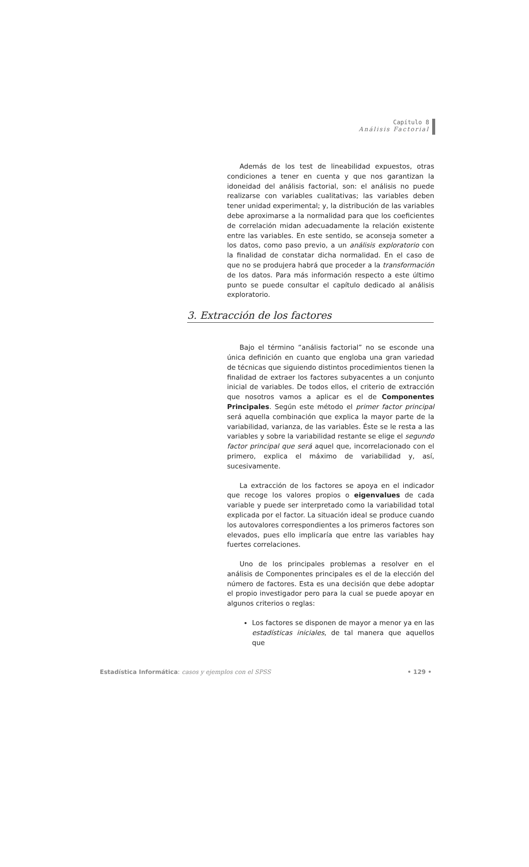Capítulo 8
Análisis Factorial
Además de los test de lineabilidad expuestos, otras condiciones a tener en cuenta y que nos garantizan la idoneidad del análisis factorial, son: el análisis no puede realizarse con variables cualitativas; las variables deben tener unidad experimental; y, la distribución de las variables debe aproximarse a la normalidad para que los coeficientes de correlación midan adecuadamente la relación existente entre las variables. En este sentido, se aconseja someter a los datos, como paso previo, a un análisis exploratorio con la finalidad de constatar dicha normalidad. En el caso de que no se produjera habrá que proceder a la transformación de los datos. Para más información respecto a este último punto se puede consultar el capítulo dedicado al análisis exploratorio.
3. Extracción de los factores
Bajo el término “análisis factorial” no se esconde una única definición en cuanto que engloba una gran variedad de técnicas que siguiendo distintos procedimientos tienen la finalidad de extraer los factores subyacentes a un conjunto inicial de variables. De todos ellos, el criterio de extracción que nosotros vamos a aplicar es el de Componentes Principales. Según este método el primer factor principal será aquella combinación que explica la mayor parte de la variabilidad, varianza, de las variables. Éste se le resta a las variables y sobre la variabilidad restante se elige el segundo factor principal que será aquel que, incorrelacionado con el primero, explica el máximo de variabilidad y, así, sucesivamente.
La extracción de los factores se apoya en el indicador que recoge los valores propios o eigenvalues de cada variable y puede ser interpretado como la variabilidad total explicada por el factor. La situación ideal se produce cuando los autovalores correspondientes a los primeros factores son elevados, pues ello implicaría que entre las variables hay fuertes correlaciones.
Uno de los principales problemas a resolver en el análisis de Componentes principales es el de la elección del número de factores. Esta es una decisión que debe adoptar el propio investigador pero para la cual se puede apoyar en algunos criterios o reglas:
Los factores se disponen de mayor a menor ya en las estadísticas iniciales, de tal manera que aquellos que
Estadística Informática: casos y ejemplos con el SPSS • 129 •